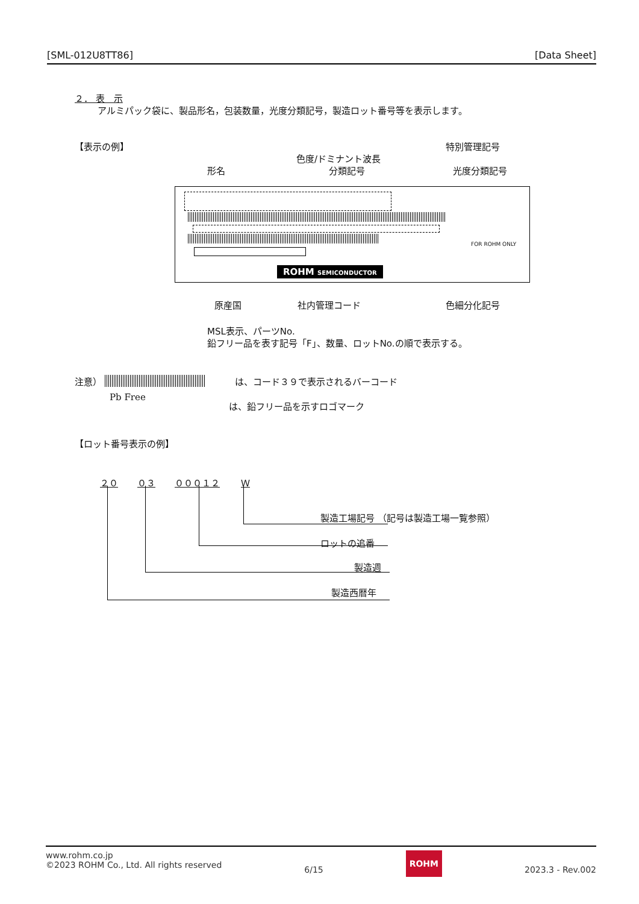[SML-012U8TT86] [Data Sheet]
２． 表　示
アルミパック袋に、製品形名，包装数量，光度分類記号，製造ロット番号等を表示します。
【表示の例】 特別管理記号
色度/ドミナント波長
形名 分類記号 光度分類記号
ROHM SEMICONDUCTOR
FOR ROHM ONLY
原産国 社内管理コード 色細分化記号
MSL表示、パーツNo.
鉛フリー品を表す記号「F」、数量、ロットNo.の順で表示する。
注意） は、コード３９で表示されるバーコード
Pb Free
は、鉛フリー品を示すロゴマーク
【ロット番号表示の例】
２０ ０３ ０００１２ Ｗ
製造工場記号 （記号は製造工場一覧参照）
ロットの追番
製造週
製造西暦年
www.rohm.co.jp
©2023 ROHM Co., Ltd. All rights reserved
6/15
ROHM
2023.3 - Rev.002